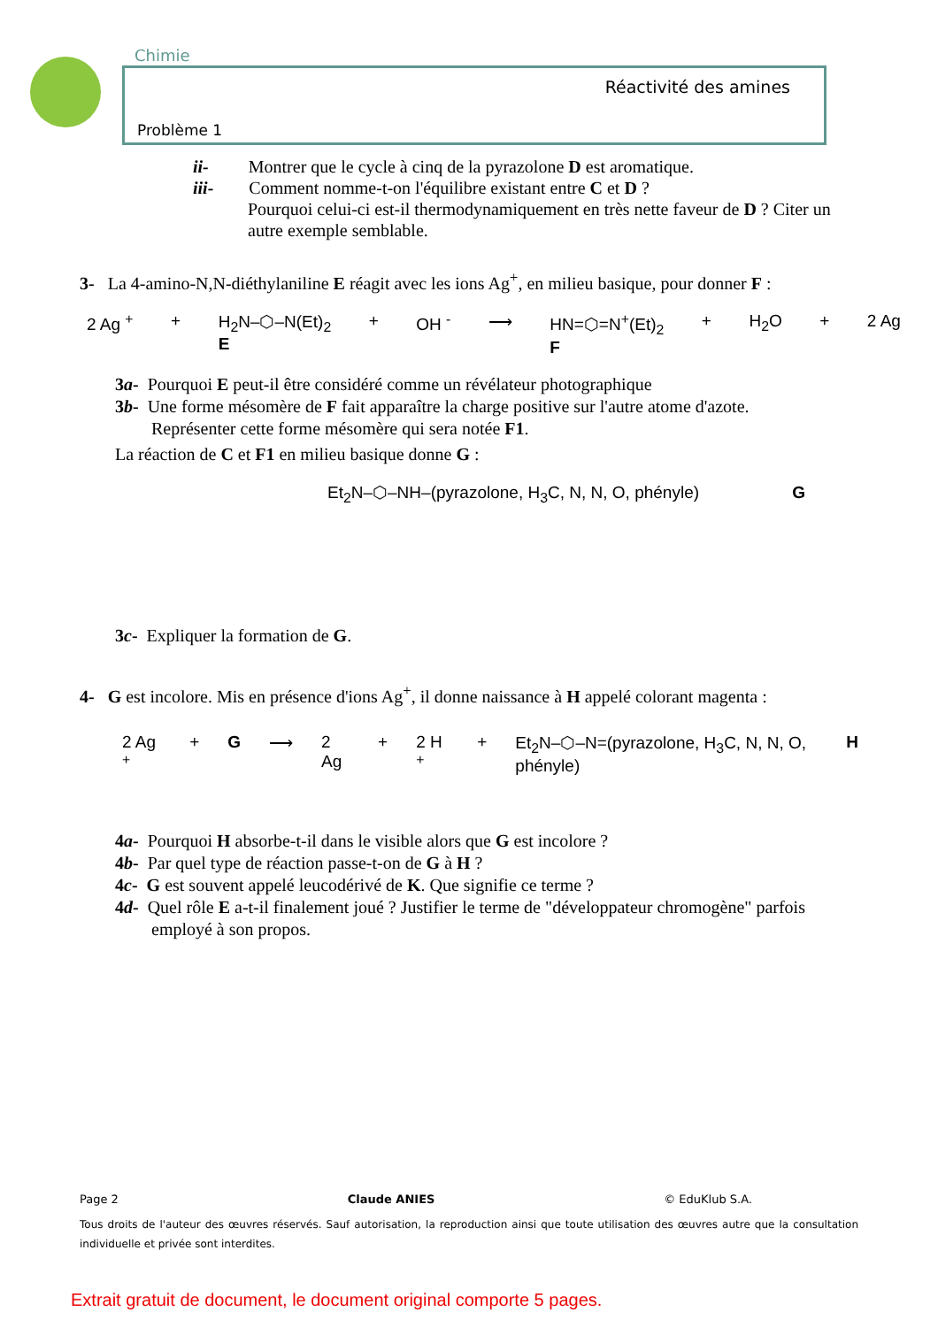Chimie
Réactivité des amines
Problème 1
ii- Montrer que le cycle à cinq de la pyrazolone D est aromatique.
iii- Comment nomme-t-on l'équilibre existant entre C et D ?
Pourquoi celui-ci est-il thermodynamiquement en très nette faveur de D ? Citer un autre exemple semblable.
3- La 4-amino-N,N-diéthylaniline E réagit avec les ions Ag<sup>+</sup>, en milieu basique, pour donner F :
2 Ag <sup>+</sup> + H<sub>2</sub>N–⬡–N(Et)<sub>2</sub>
E + OH <sup>-</sup> ⟶ HN=⬡=N<sup>+</sup>(Et)<sub>2</sub>
F + H<sub>2</sub>O + 2 Ag
3a- Pourquoi E peut-il être considéré comme un révélateur photographique
3b- Une forme mésomère de F fait apparaître la charge positive sur l'autre atome d'azote.
Représenter cette forme mésomère qui sera notée F1.
La réaction de C et F1 en milieu basique donne G :
Et<sub>2</sub>N–⬡–NH–(pyrazolone, H<sub>3</sub>C, N, N, O, phényle) G
3c- Expliquer la formation de G.
4- G est incolore. Mis en présence d'ions Ag<sup>+</sup>, il donne naissance à H appelé colorant magenta :
2 Ag <sup>+</sup> + G ⟶ 2 Ag + 2 H <sup>+</sup> + Et<sub>2</sub>N–⬡–N=(pyrazolone, H<sub>3</sub>C, N, N, O, phényle) H
4a- Pourquoi H absorbe-t-il dans le visible alors que G est incolore ?
4b- Par quel type de réaction passe-t-on de G à H ?
4c- G est souvent appelé leucodérivé de K. Que signifie ce terme ?
4d- Quel rôle E a-t-il finalement joué ? Justifier le terme de "développateur chromogène" parfois
employé à son propos.
Page 2 Claude ANIES © EduKlub S.A.
Tous droits de l'auteur des œuvres réservés. Sauf autorisation, la reproduction ainsi que toute utilisation des œuvres autre que la consultation individuelle et privée sont interdites.
Extrait gratuit de document, le document original comporte 5 pages.